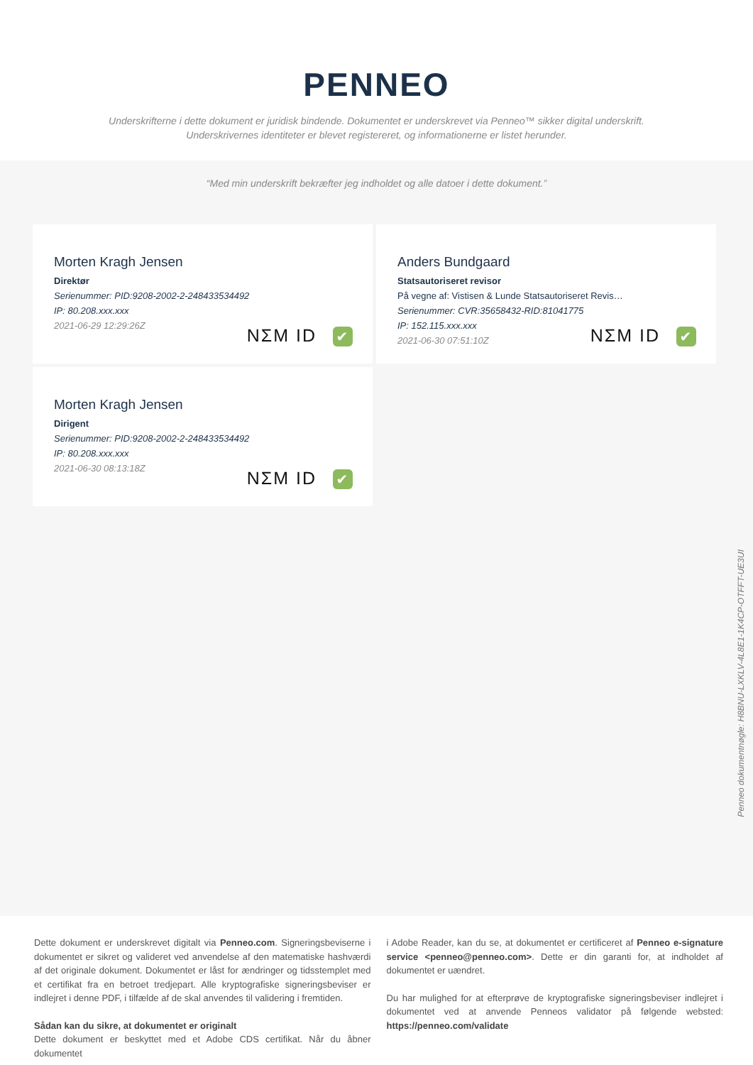PENNEO
Underskrifterne i dette dokument er juridisk bindende. Dokumentet er underskrevet via Penneo™ sikker digital underskrift.
Underskrivernes identiteter er blevet registereret, og informationerne er listet herunder.
“Med min underskrift bekræfter jeg indholdet og alle datoer i dette dokument.”
Morten Kragh Jensen
Direktør
Serienummer: PID:9208-2002-2-248433534492
IP: 80.208.xxx.xxx
2021-06-29 12:29:26Z
NΣM ID ✔
Anders Bundgaard
Statsautoriseret revisor
På vegne af: Vistisen & Lunde Statsautoriseret Revis…
Serienummer: CVR:35658432-RID:81041775
IP: 152.115.xxx.xxx
2021-06-30 07:51:10Z
NΣM ID ✔
Morten Kragh Jensen
Dirigent
Serienummer: PID:9208-2002-2-248433534492
IP: 80.208.xxx.xxx
2021-06-30 08:13:18Z
NΣM ID ✔
Penneo dokumentnøgle: H8BNU-LXKLV-4L8E1-1K4CP-OTFFT-UE3UI
Dette dokument er underskrevet digitalt via Penneo.com. Signeringsbeviserne i dokumentet er sikret og valideret ved anvendelse af den matematiske hashværdi af det originale dokument. Dokumentet er låst for ændringer og tidsstemplet med et certifikat fra en betroet tredjepart. Alle kryptografiske signeringsbeviser er indlejret i denne PDF, i tilfælde af de skal anvendes til validering i fremtiden.
Sådan kan du sikre, at dokumentet er originalt
Dette dokument er beskyttet med et Adobe CDS certifikat. Når du åbner dokumentet
i Adobe Reader, kan du se, at dokumentet er certificeret af Penneo e-signature service <penneo@penneo.com>. Dette er din garanti for, at indholdet af dokumentet er uændret.
Du har mulighed for at efterprøve de kryptografiske signeringsbeviser indlejret i dokumentet ved at anvende Penneos validator på følgende websted: https://penneo.com/validate